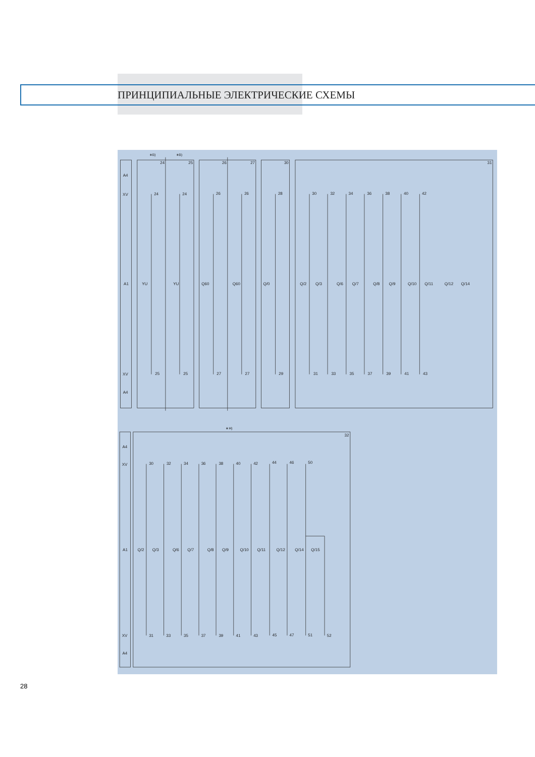ПРИНЦИПИАЛЬНЫЕ ЭЛЕКТРИЧЕСКИЕ СХЕМЫ
∗B)
∗B)
∗H)
24
25
26
27
30
31
32
A4
XV
A1
XV
A4
A4
XV
A1
XV
A4
24
24
26
26
28
30
32
34
36
38
40
42
YU
YU
Q60
Q60
Q/0
Q/2
Q/3
Q/6
Q/7
Q/8
Q/9
Q/10
Q/11
Q/12
Q/14
25
25
27
27
29
31
33
35
37
39
41
43
30
32
34
36
38
40
42
44
46
50
Q/2
Q/3
Q/6
Q/7
Q/8
Q/9
Q/10
Q/11
Q/12
Q/14
Q/15
31
33
35
37
39
41
43
45
47
51
52
28